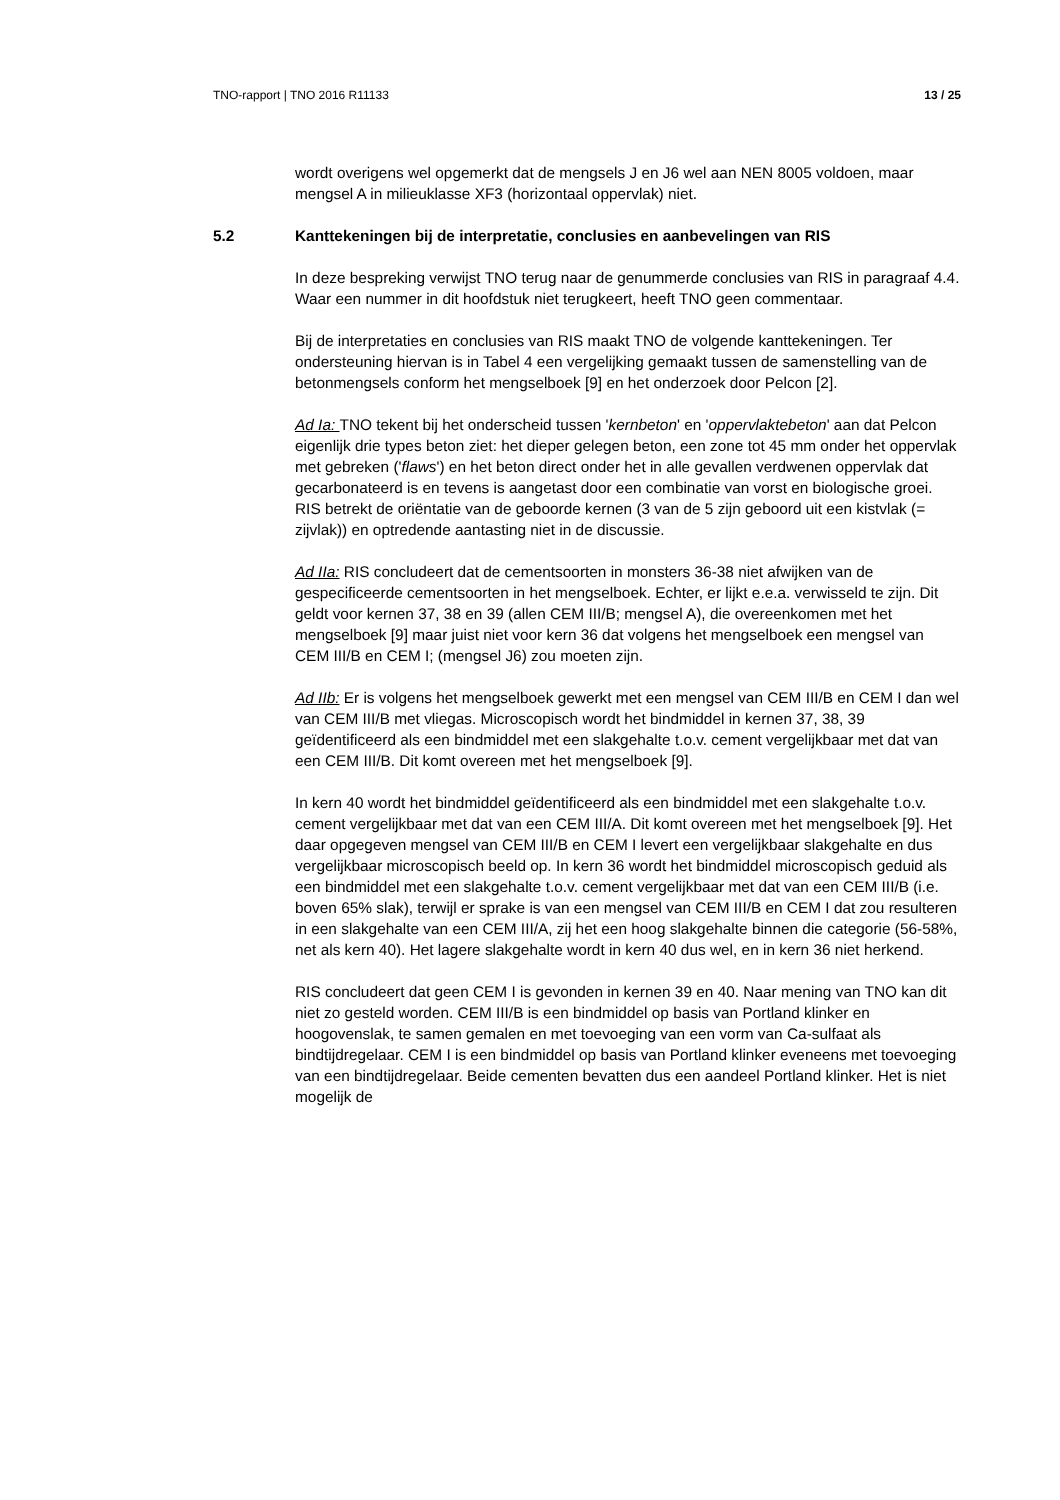TNO-rapport | TNO 2016 R11133 13 / 25
wordt overigens wel opgemerkt dat de mengsels J en J6 wel aan NEN 8005 voldoen, maar mengsel A in milieuklasse XF3 (horizontaal oppervlak) niet.
5.2 Kanttekeningen bij de interpretatie, conclusies en aanbevelingen van RIS
In deze bespreking verwijst TNO terug naar de genummerde conclusies van RIS in paragraaf 4.4. Waar een nummer in dit hoofdstuk niet terugkeert, heeft TNO geen commentaar.
Bij de interpretaties en conclusies van RIS maakt TNO de volgende kanttekeningen. Ter ondersteuning hiervan is in Tabel 4 een vergelijking gemaakt tussen de samenstelling van de betonmengsels conform het mengselboek [9] en het onderzoek door Pelcon [2].
Ad Ia: TNO tekent bij het onderscheid tussen 'kernbeton' en 'oppervlaktebeton' aan dat Pelcon eigenlijk drie types beton ziet: het dieper gelegen beton, een zone tot 45 mm onder het oppervlak met gebreken ('flaws') en het beton direct onder het in alle gevallen verdwenen oppervlak dat gecarbonateerd is en tevens is aangetast door een combinatie van vorst en biologische groei. RIS betrekt de oriëntatie van de geboorde kernen (3 van de 5 zijn geboord uit een kistvlak (= zijvlak)) en optredende aantasting niet in de discussie.
Ad IIa: RIS concludeert dat de cementsoorten in monsters 36-38 niet afwijken van de gespecificeerde cementsoorten in het mengselboek. Echter, er lijkt e.e.a. verwisseld te zijn. Dit geldt voor kernen 37, 38 en 39 (allen CEM III/B; mengsel A), die overeenkomen met het mengselboek [9] maar juist niet voor kern 36 dat volgens het mengselboek een mengsel van CEM III/B en CEM I; (mengsel J6) zou moeten zijn.
Ad IIb: Er is volgens het mengselboek gewerkt met een mengsel van CEM III/B en CEM I dan wel van CEM III/B met vliegas. Microscopisch wordt het bindmiddel in kernen 37, 38, 39 geïdentificeerd als een bindmiddel met een slakgehalte t.o.v. cement vergelijkbaar met dat van een CEM III/B. Dit komt overeen met het mengselboek [9].
In kern 40 wordt het bindmiddel geïdentificeerd als een bindmiddel met een slakgehalte t.o.v. cement vergelijkbaar met dat van een CEM III/A. Dit komt overeen met het mengselboek [9]. Het daar opgegeven mengsel van CEM III/B en CEM I levert een vergelijkbaar slakgehalte en dus vergelijkbaar microscopisch beeld op. In kern 36 wordt het bindmiddel microscopisch geduid als een bindmiddel met een slakgehalte t.o.v. cement vergelijkbaar met dat van een CEM III/B (i.e. boven 65% slak), terwijl er sprake is van een mengsel van CEM III/B en CEM I dat zou resulteren in een slakgehalte van een CEM III/A, zij het een hoog slakgehalte binnen die categorie (56-58%, net als kern 40). Het lagere slakgehalte wordt in kern 40 dus wel, en in kern 36 niet herkend.
RIS concludeert dat geen CEM I is gevonden in kernen 39 en 40. Naar mening van TNO kan dit niet zo gesteld worden. CEM III/B is een bindmiddel op basis van Portland klinker en hoogovenslak, te samen gemalen en met toevoeging van een vorm van Ca-sulfaat als bindtijdregelaar. CEM I is een bindmiddel op basis van Portland klinker eveneens met toevoeging van een bindtijdregelaar. Beide cementen bevatten dus een aandeel Portland klinker. Het is niet mogelijk de